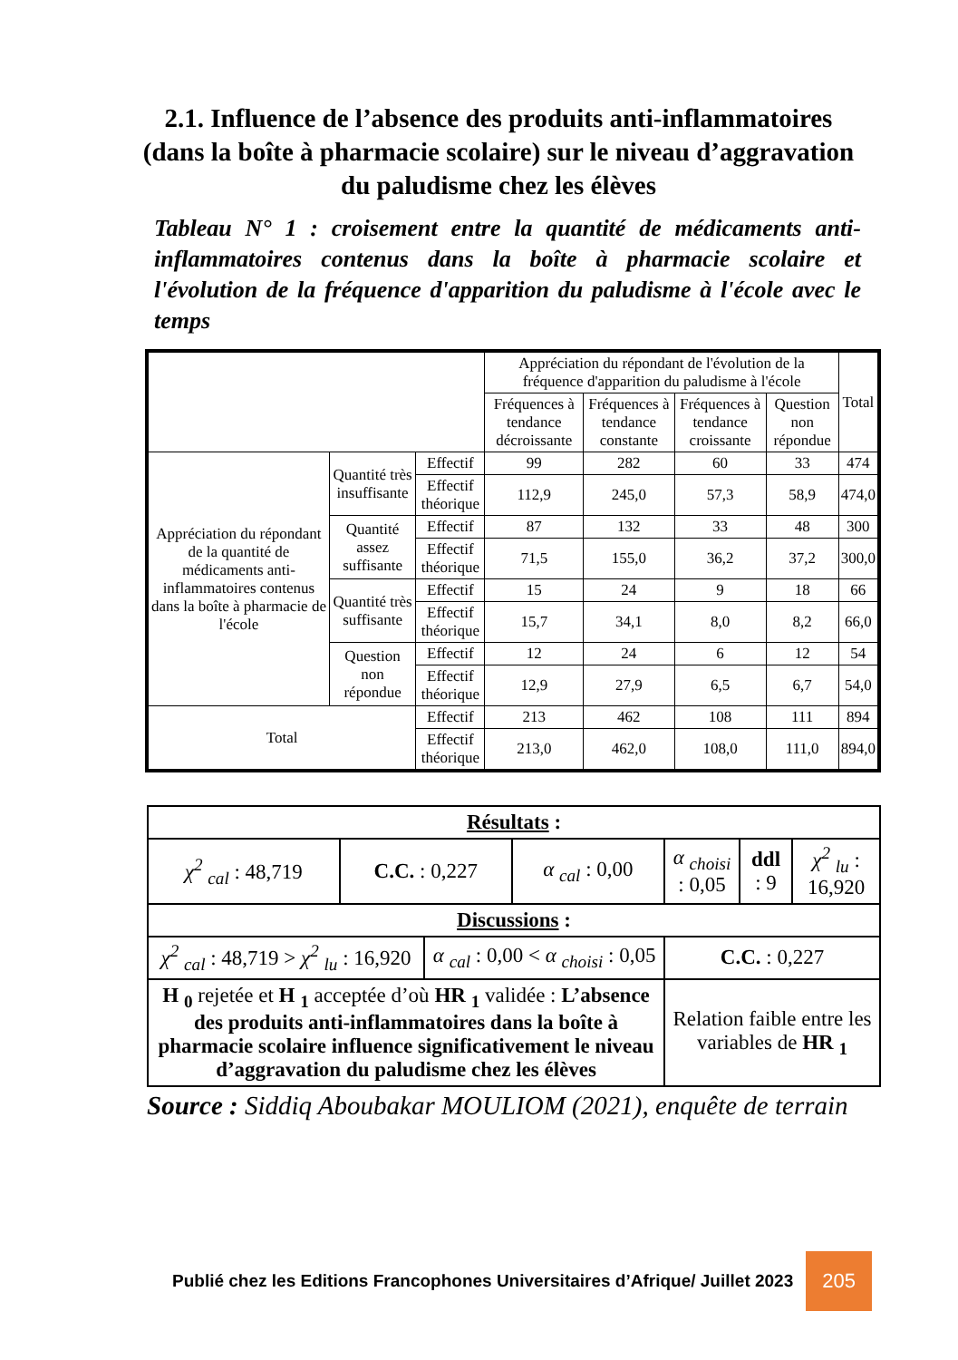2.1. Influence de l’absence des produits anti-inflammatoires (dans la boîte à pharmacie scolaire) sur le niveau d’aggravation du paludisme chez les élèves
Tableau N° 1 : croisement entre la quantité de médicaments anti-inflammatoires contenus dans la boîte à pharmacie scolaire et l'évolution de la fréquence d'apparition du paludisme à l'école avec le temps
| | | | Appréciation du répondant de l'évolution de la fréquence d'apparition du paludisme à l'école | | | | Total |
| --- | --- | --- | --- | --- | --- | --- | --- |
| | | | Fréquences à tendance décroissante | Fréquences à tendance constante | Fréquences à tendance croissante | Question non répondue | |
| Appréciation du répondant de la quantité de médicaments anti-inflammatoires contenus dans la boîte à pharmacie de l'école | Quantité très insuffisante | Effectif | 99 | 282 | 60 | 33 | 474 |
| | | Effectif théorique | 112,9 | 245,0 | 57,3 | 58,9 | 474,0 |
| | Quantité assez suffisante | Effectif | 87 | 132 | 33 | 48 | 300 |
| | | Effectif théorique | 71,5 | 155,0 | 36,2 | 37,2 | 300,0 |
| | Quantité très suffisante | Effectif | 15 | 24 | 9 | 18 | 66 |
| | | Effectif théorique | 15,7 | 34,1 | 8,0 | 8,2 | 66,0 |
| | Question non répondue | Effectif | 12 | 24 | 6 | 12 | 54 |
| | | Effectif théorique | 12,9 | 27,9 | 6,5 | 6,7 | 54,0 |
| Total | | Effectif | 213 | 462 | 108 | 111 | 894 |
| | | Effectif théorique | 213,0 | 462,0 | 108,0 | 111,0 | 894,0 |
| Résultats : | | | | | | |
| χ<sup>2</sup> <sub>cal</sub> : 48,719 | C.C. : 0,227 | | α <sub>cal</sub> : 0,00 | α <sub>choisi</sub> : 0,05 | ddl : 9 | χ<sup>2</sup> <sub>lu</sub> : 16,920 |
| Discussions : | | | | | | |
| χ<sup>2</sup> <sub>cal</sub> : 48,719 > χ<sup>2</sup> <sub>lu</sub> : 16,920 | | α <sub>cal</sub> : 0,00 < α <sub>choisi</sub> : 0,05 | | C.C. : 0,227 | | |
| H <sub>0</sub> rejetée et H <sub>1</sub> acceptée d’où HR <sub>1</sub> validée : L’absence des produits anti-inflammatoires dans la boîte à pharmacie scolaire influence significativement le niveau d’aggravation du paludisme chez les élèves | | | | Relation faible entre les variables de HR <sub>1</sub> | | |
Source : Siddiq Aboubakar MOULIOM (2021), enquête de terrain
Publié chez les Editions Francophones Universitaires d’Afrique/ Juillet 2023 205